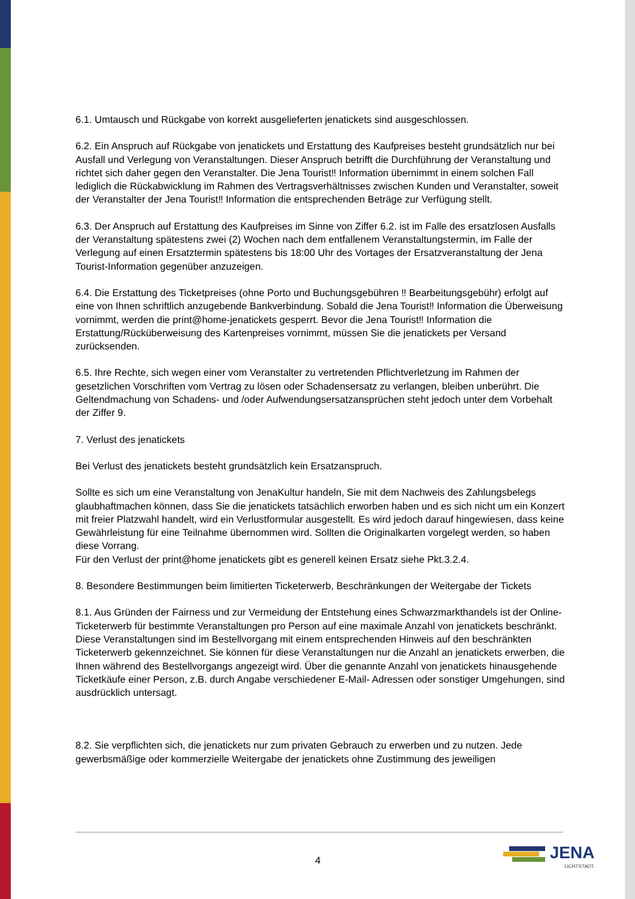6.1. Umtausch und Rückgabe von korrekt ausgelieferten jenatickets sind ausgeschlossen.
6.2. Ein Anspruch auf Rückgabe von jenatickets und Erstattung des Kaufpreises besteht grundsätzlich nur bei Ausfall und Verlegung von Veranstaltungen. Dieser Anspruch betrifft die Durchführung der Veranstaltung und richtet sich daher gegen den Veranstalter. Die Jena Tourist‼ Information übernimmt in einem solchen Fall lediglich die Rückabwicklung im Rahmen des Vertragsverhältnisses zwischen Kunden und Veranstalter, soweit der Veranstalter der Jena Tourist‼ Information die entsprechenden Beträge zur Verfügung stellt.
6.3. Der Anspruch auf Erstattung des Kaufpreises im Sinne von Ziffer 6.2. ist im Falle des ersatzlosen Ausfalls der Veranstaltung spätestens zwei (2) Wochen nach dem entfallenem Veranstaltungstermin, im Falle der Verlegung auf einen Ersatztermin spätestens bis 18:00 Uhr des Vortages der Ersatzveranstaltung der Jena Tourist-Information gegenüber anzuzeigen.
6.4. Die Erstattung des Ticketpreises (ohne Porto und Buchungsgebühren ‼ Bearbeitungsgebühr) erfolgt auf eine von Ihnen schriftlich anzugebende Bankverbindung. Sobald die Jena Tourist‼ Information die Überweisung vornimmt, werden die print@home-jenatickets gesperrt. Bevor die Jena Tourist‼ Information die Erstattung/Rücküberweisung des Kartenpreises vornimmt, müssen Sie die jenatickets per Versand zurücksenden.
6.5. Ihre Rechte, sich wegen einer vom Veranstalter zu vertretenden Pflichtverletzung im Rahmen der gesetzlichen Vorschriften vom Vertrag zu lösen oder Schadensersatz zu verlangen, bleiben unberührt. Die Geltendmachung von Schadens- und /oder Aufwendungsersatzansprüchen steht jedoch unter dem Vorbehalt der Ziffer 9.
7. Verlust des jenatickets
Bei Verlust des jenatickets besteht grundsätzlich kein Ersatzanspruch.
Sollte es sich um eine Veranstaltung von JenaKultur handeln, Sie mit dem Nachweis des Zahlungsbelegs glaubhaftmachen können, dass Sie die jenatickets tatsächlich erworben haben und es sich nicht um ein Konzert mit freier Platzwahl handelt, wird ein Verlustformular ausgestellt. Es wird jedoch darauf hingewiesen, dass keine Gewährleistung für eine Teilnahme übernommen wird. Sollten die Originalkarten vorgelegt werden, so haben diese Vorrang.
Für den Verlust der print@home jenatickets gibt es generell keinen Ersatz siehe Pkt.3.2.4.
8. Besondere Bestimmungen beim limitierten Ticketerwerb, Beschränkungen der Weitergabe der Tickets
8.1. Aus Gründen der Fairness und zur Vermeidung der Entstehung eines Schwarzmarkthandels ist der Online-Ticketerwerb für bestimmte Veranstaltungen pro Person auf eine maximale Anzahl von jenatickets beschränkt. Diese Veranstaltungen sind im Bestellvorgang mit einem entsprechenden Hinweis auf den beschränkten Ticketerwerb gekennzeichnet. Sie können für diese Veranstaltungen nur die Anzahl an jenatickets erwerben, die Ihnen während des Bestellvorgangs angezeigt wird. Über die genannte Anzahl von jenatickets hinausgehende Ticketkäufe einer Person, z.B. durch Angabe verschiedener E-Mail- Adressen oder sonstiger Umgehungen, sind ausdrücklich untersagt.
8.2. Sie verpflichten sich, die jenatickets nur zum privaten Gebrauch zu erwerben und zu nutzen. Jede gewerbsmäßige oder kommerzielle Weitergabe der jenatickets ohne Zustimmung des jeweiligen
4 JENA
LICHTSTADT.